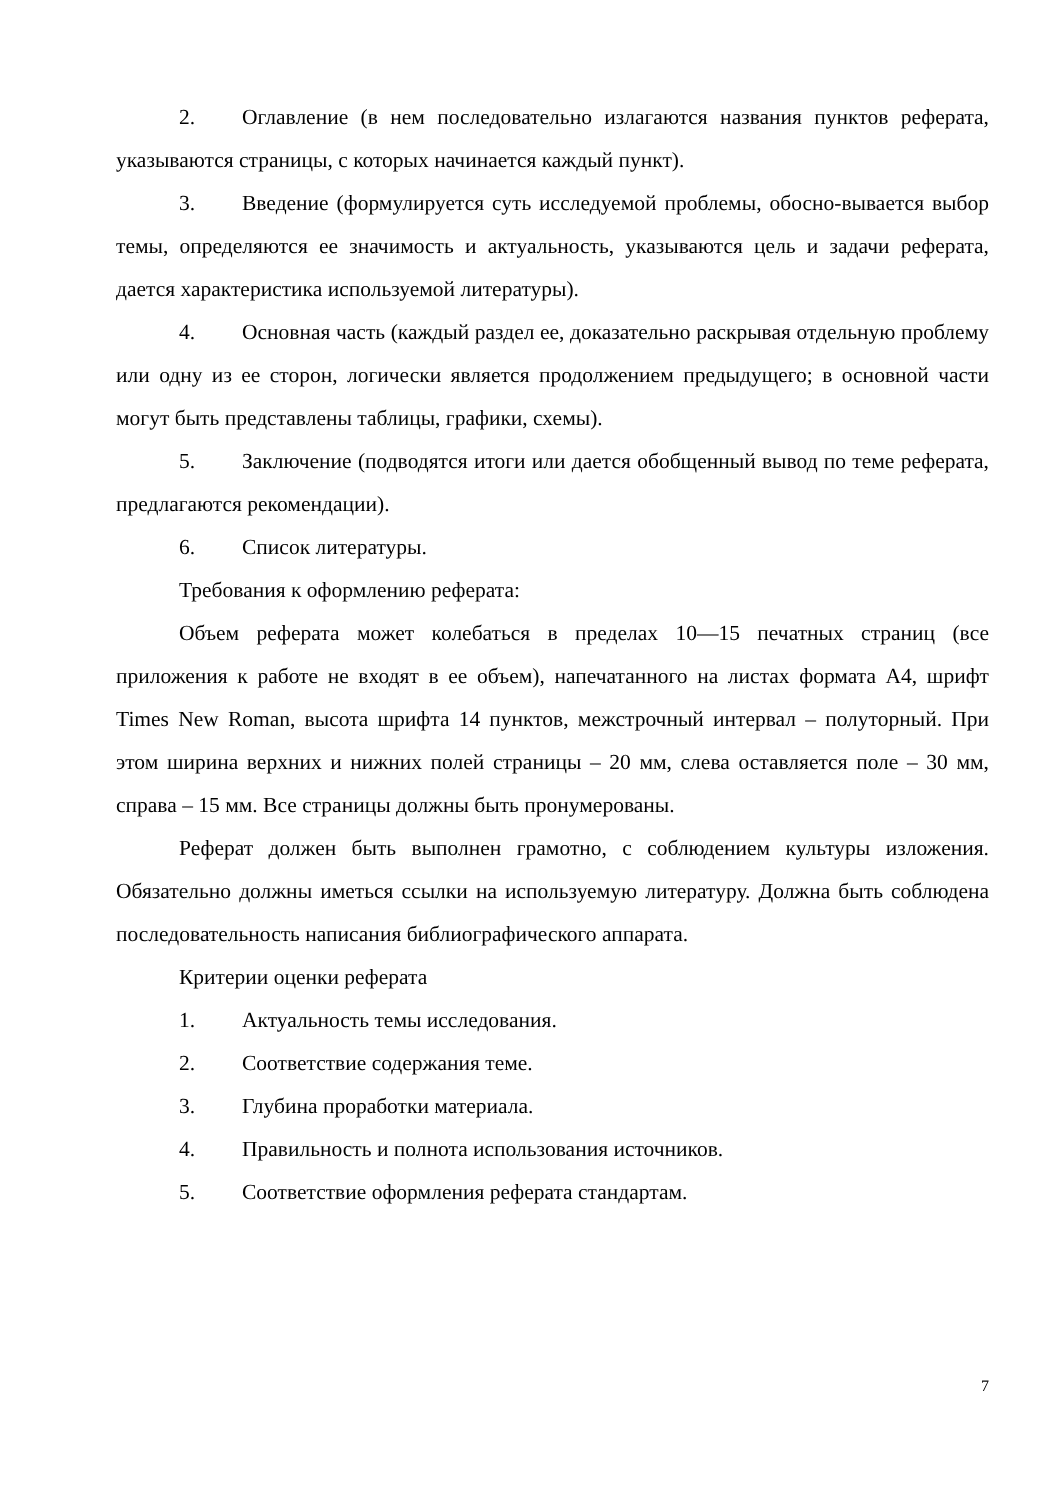2. Оглавление (в нем последовательно излагаются названия пунктов реферата, указываются страницы, с которых начинается каждый пункт).
3. Введение (формулируется суть исследуемой проблемы, обосно-вывается выбор темы, определяются ее значимость и актуальность, указываются цель и задачи реферата, дается характеристика используемой литературы).
4. Основная часть (каждый раздел ее, доказательно раскрывая отдельную проблему или одну из ее сторон, логически является продолжением предыдущего; в основной части могут быть представлены таблицы, графики, схемы).
5. Заключение (подводятся итоги или дается обобщенный вывод по теме реферата, предлагаются рекомендации).
6. Список литературы.
Требования к оформлению реферата:
Объем реферата может колебаться в пределах 10—15 печатных страниц (все приложения к работе не входят в ее объем), напечатанного на листах формата А4, шрифт Times New Roman, высота шрифта 14 пунктов, межстрочный интервал – полуторный. При этом ширина верхних и нижних полей страницы – 20 мм, слева оставляется поле – 30 мм, справа – 15 мм. Все страницы должны быть пронумерованы.
Реферат должен быть выполнен грамотно, с соблюдением культуры изложения. Обязательно должны иметься ссылки на используемую литературу. Должна быть соблюдена последовательность написания библиографического аппарата.
Критерии оценки реферата
1. Актуальность темы исследования.
2. Соответствие содержания теме.
3. Глубина проработки материала.
4. Правильность и полнота использования источников.
5. Соответствие оформления реферата стандартам.
7